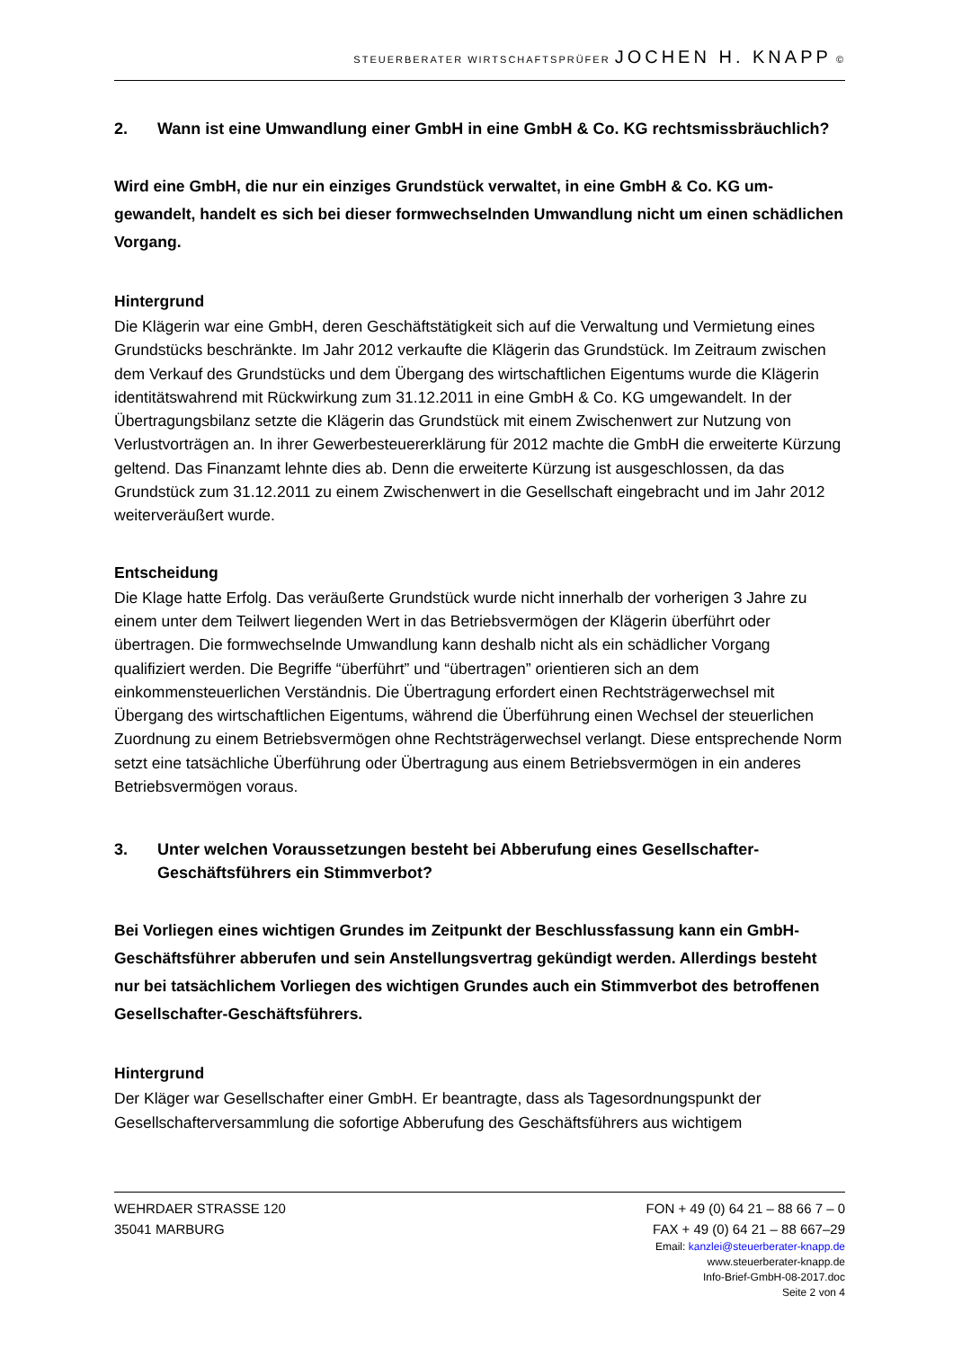STEUERBERATER WIRTSCHAFTSPRÜFER JOCHEN H. KNAPP ©
2. Wann ist eine Umwandlung einer GmbH in eine GmbH & Co. KG rechtsmissbräuch­lich?
Wird eine GmbH, die nur ein einziges Grundstück verwaltet, in eine GmbH & Co. KG um­gewandelt, handelt es sich bei dieser formwechselnden Umwandlung nicht um einen schädlichen Vorgang.
Hintergrund
Die Klägerin war eine GmbH, deren Geschäftstätigkeit sich auf die Verwaltung und Vermie­tung eines Grundstücks beschränkte. Im Jahr 2012 verkaufte die Klägerin das Grundstück. Im Zeitraum zwischen dem Verkauf des Grundstücks und dem Übergang des wirtschaftlichen Eigentums wurde die Klägerin identitätswahrend mit Rückwirkung zum 31.12.2011 in eine GmbH & Co. KG umgewandelt. In der Übertragungsbilanz setzte die Klägerin das Grundstück mit einem Zwischenwert zur Nutzung von Verlustvorträgen an. In ihrer Gewerbesteuererklä­rung für 2012 machte die GmbH die erweiterte Kürzung geltend. Das Finanzamt lehnte dies ab. Denn die erweiterte Kürzung ist ausgeschlossen, da das Grundstück zum 31.12.2011 zu einem Zwischenwert in die Gesellschaft eingebracht und im Jahr 2012 weiterveräußert wur­de.
Entscheidung
Die Klage hatte Erfolg. Das veräußerte Grundstück wurde nicht innerhalb der vorherigen 3 Jahre zu einem unter dem Teilwert liegenden Wert in das Betriebsvermögen der Klägerin überführt oder übertragen. Die formwechselnde Umwandlung kann deshalb nicht als ein schädlicher Vorgang qualifiziert werden. Die Begriffe “überführt” und “übertragen” orientie­ren sich an dem einkommensteuerlichen Verständnis. Die Übertragung erfordert einen Rechtsträgerwechsel mit Übergang des wirtschaftlichen Eigentums, während die Überfüh­rung einen Wechsel der steuerlichen Zuordnung zu einem Betriebsvermögen ohne Rechts­trägerwechsel verlangt. Diese entsprechende Norm setzt eine tatsächliche Überführung oder Übertragung aus einem Betriebsvermögen in ein anderes Betriebsvermögen voraus.
3. Unter welchen Voraussetzungen besteht bei Abberufung eines Gesellschafter-Geschäftsführers ein Stimmverbot?
Bei Vorliegen eines wichtigen Grundes im Zeitpunkt der Beschlussfassung kann ein GmbH-Geschäftsführer abberufen und sein Anstellungsvertrag gekündigt werden. Allerdings be­steht nur bei tatsächlichem Vorliegen des wichtigen Grundes auch ein Stimmverbot des betroffenen Gesellschafter-Geschäftsführers.
Hintergrund
Der Kläger war Gesellschafter einer GmbH. Er beantragte, dass als Tagesordnungspunkt der Gesellschafterversammlung die sofortige Abberufung des Geschäftsführers aus wichtigem
WEHRDAER STRASSE 120 FON + 49 (0) 64 21 – 88 66 7 – 0
35041 MARBURG FAX + 49 (0) 64 21 – 88 667–29
Email: kanzlei@steuerberater-knapp.de
www.steuerberater-knapp.de
Info-Brief-GmbH-08-2017.doc
Seite 2 von 4